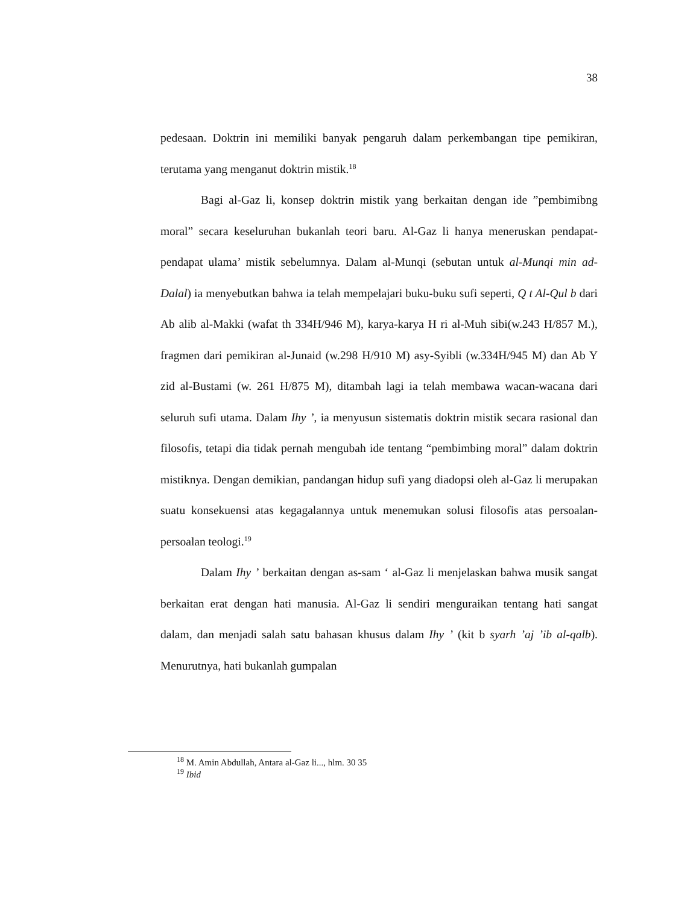38
pedesaan. Doktrin ini memiliki banyak pengaruh dalam perkembangan tipe pemikiran, terutama yang menganut doktrin mistik.<sup>18</sup>
Bagi al-Gaz li, konsep doktrin mistik yang berkaitan dengan ide ”pembimibng moral” secara keseluruhan bukanlah teori baru. Al-Gaz li hanya meneruskan pendapat-pendapat ulama’ mistik sebelumnya. Dalam al-Munqi (sebutan untuk al-Munqi min ad-Dalal) ia menyebutkan bahwa ia telah mempelajari buku-buku sufi seperti, Q t Al-Qul b dari Ab alib al-Makki (wafat th 334H/946 M), karya-karya H ri al-Muh sibi(w.243 H/857 M.), fragmen dari pemikiran al-Junaid (w.298 H/910 M) asy-Syibli (w.334H/945 M) dan Ab Y zid al-Bustami (w. 261 H/875 M), ditambah lagi ia telah membawa wacan-wacana dari seluruh sufi utama. Dalam Ihy ’, ia menyusun sistematis doktrin mistik secara rasional dan filosofis, tetapi dia tidak pernah mengubah ide tentang “pembimbing moral” dalam doktrin mistiknya. Dengan demikian, pandangan hidup sufi yang diadopsi oleh al-Gaz li merupakan suatu konsekuensi atas kegagalannya untuk menemukan solusi filosofis atas persoalan-persoalan teologi.<sup>19</sup>
Dalam Ihy ’ berkaitan dengan as-sam ‘ al-Gaz li menjelaskan bahwa musik sangat berkaitan erat dengan hati manusia. Al-Gaz li sendiri menguraikan tentang hati sangat dalam, dan menjadi salah satu bahasan khusus dalam Ihy ’ (kit b syarh ’aj ’ib al-qalb). Menurutnya, hati bukanlah gumpalan
<sup>18</sup> M. Amin Abdullah, Antara al-Gaz li..., hlm. 30 35
<sup>19</sup> Ibid